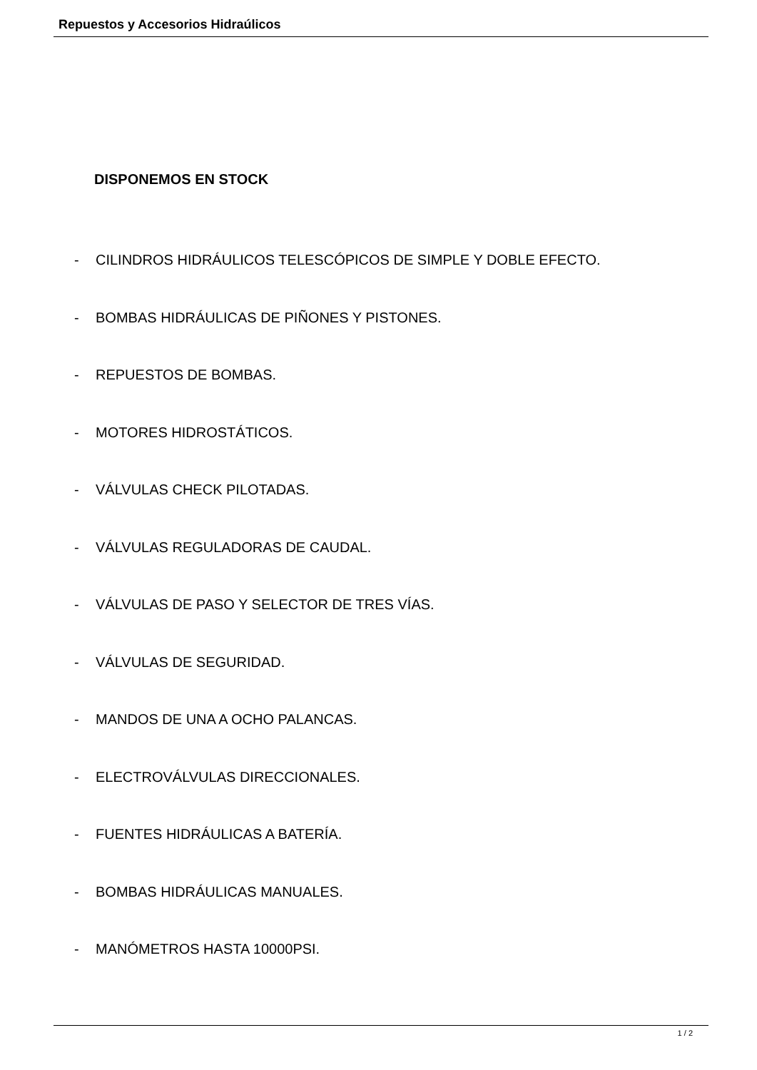Repuestos y Accesorios Hidraúlicos
DISPONEMOS EN STOCK
- CILINDROS HIDRÁULICOS TELESCÓPICOS DE SIMPLE Y DOBLE EFECTO.
- BOMBAS HIDRÁULICAS DE PIÑONES Y PISTONES.
- REPUESTOS DE BOMBAS.
- MOTORES HIDROSTÁTICOS.
- VÁLVULAS CHECK PILOTADAS.
- VÁLVULAS REGULADORAS DE CAUDAL.
- VÁLVULAS DE PASO Y SELECTOR DE TRES VÍAS.
- VÁLVULAS DE SEGURIDAD.
- MANDOS DE UNA A OCHO PALANCAS.
- ELECTROVÁLVULAS DIRECCIONALES.
- FUENTES HIDRÁULICAS A BATERÍA.
- BOMBAS HIDRÁULICAS MANUALES.
- MANÓMETROS HASTA 10000PSI.
1 / 2